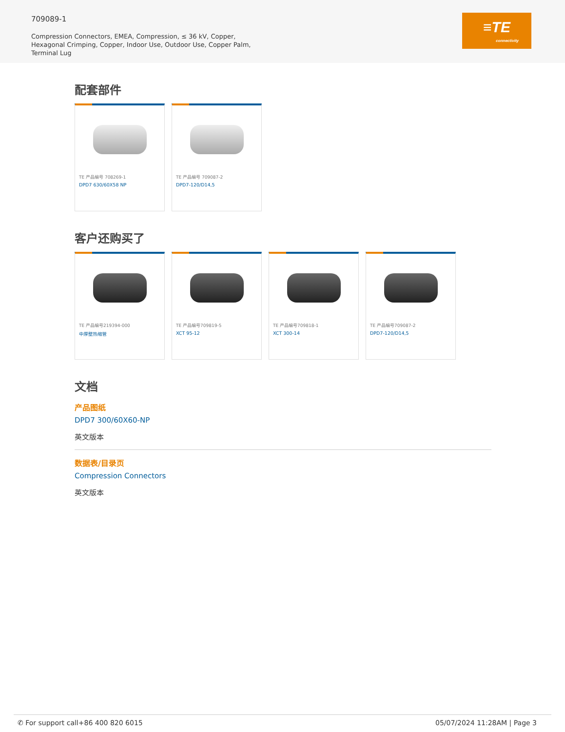709089-1
Compression Connectors, EMEA, Compression, ≤ 36 kV, Copper, Hexagonal Crimping, Copper, Indoor Use, Outdoor Use, Copper Palm, Terminal Lug
≡TE
connectivity
配套部件
TE 产品编号 708269-1
DPD7 630/60X58 NP
TE 产品编号 709087-2
DPD7-120/D14,5
客户还购买了
TE 产品编号219394-000
中厚壁热缩管
TE 产品编号709819-5
XCT 95-12
TE 产品编号709818-1
XCT 300-14
TE 产品编号709087-2
DPD7-120/D14,5
文档
产品图纸
DPD7 300/60X60-NP
英文版本
数据表/目录页
Compression Connectors
英文版本
✆ For support call+86 400 820 6015 05/07/2024 11:28AM | Page 3